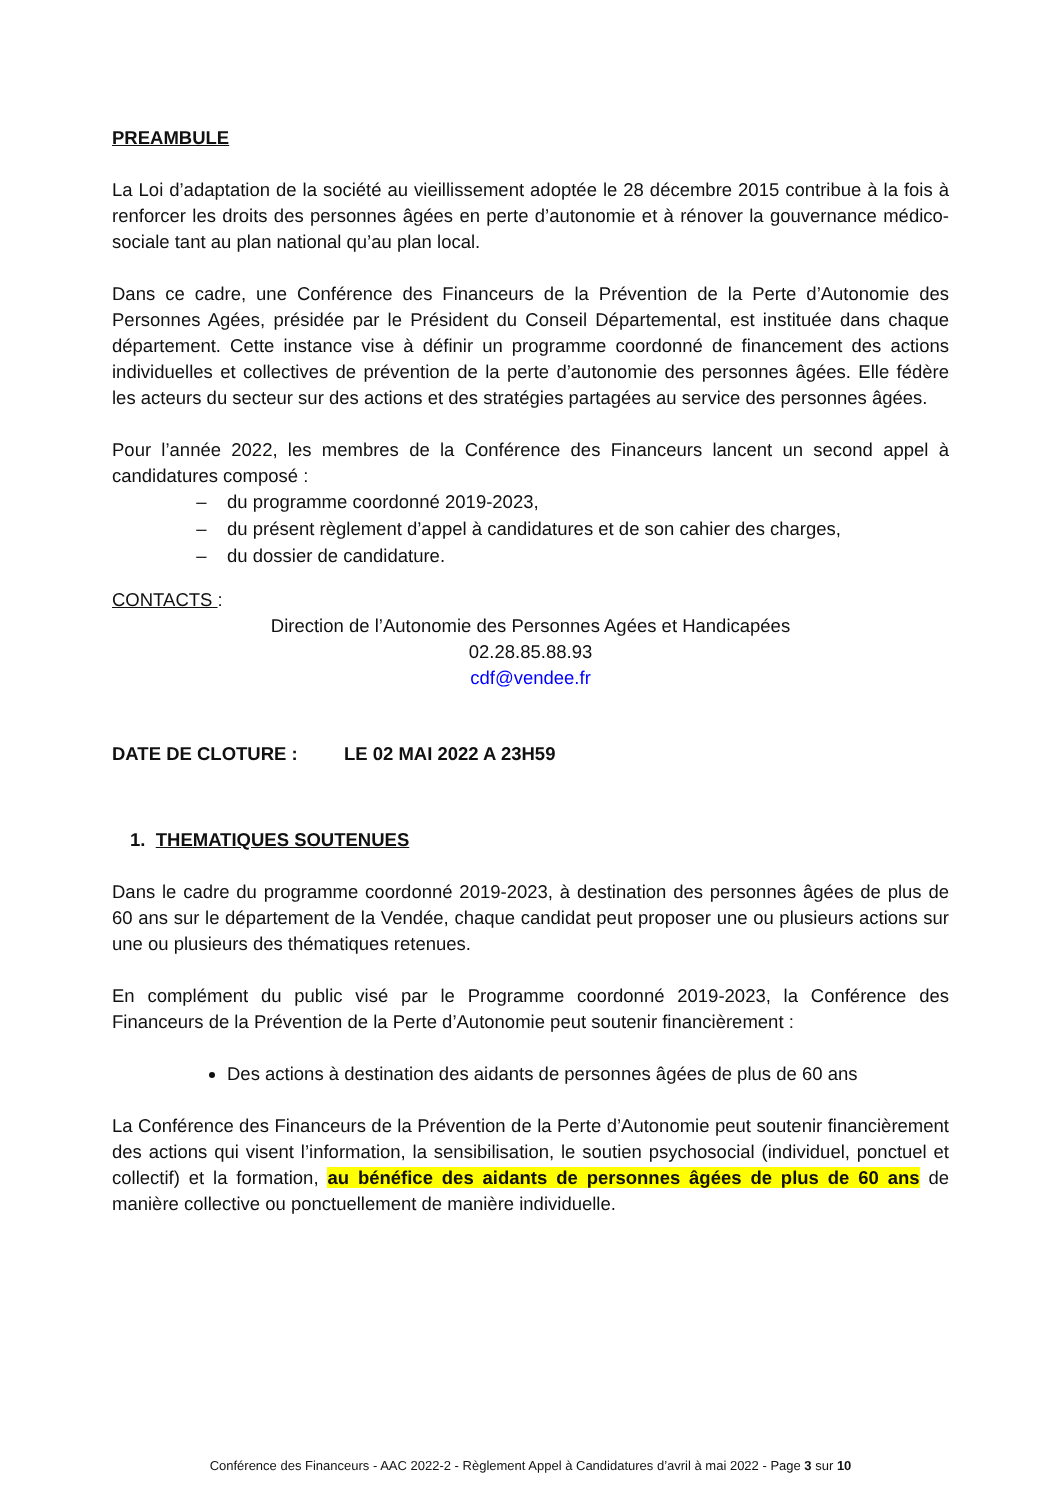PREAMBULE
La Loi d’adaptation de la société au vieillissement adoptée le 28 décembre 2015 contribue à la fois à renforcer les droits des personnes âgées en perte d’autonomie et à rénover la gouvernance médico-sociale tant au plan national qu’au plan local.
Dans ce cadre, une Conférence des Financeurs de la Prévention de la Perte d’Autonomie des Personnes Agées, présidée par le Président du Conseil Départemental, est instituée dans chaque département. Cette instance vise à définir un programme coordonné de financement des actions individuelles et collectives de prévention de la perte d’autonomie des personnes âgées. Elle fédère les acteurs du secteur sur des actions et des stratégies partagées au service des personnes âgées.
Pour l’année 2022, les membres de la Conférence des Financeurs lancent un second appel à candidatures composé :
du programme coordonné 2019-2023,
du présent règlement d’appel à candidatures et de son cahier des charges,
du dossier de candidature.
CONTACTS :
Direction de l’Autonomie des Personnes Agées et Handicapées
02.28.85.88.93
cdf@vendee.fr
DATE DE CLOTURE : LE 02 MAI 2022 A 23H59
1. THEMATIQUES SOUTENUES
Dans le cadre du programme coordonné 2019-2023, à destination des personnes âgées de plus de 60 ans sur le département de la Vendée, chaque candidat peut proposer une ou plusieurs actions sur une ou plusieurs des thématiques retenues.
En complément du public visé par le Programme coordonné 2019-2023, la Conférence des Financeurs de la Prévention de la Perte d’Autonomie peut soutenir financièrement :
Des actions à destination des aidants de personnes âgées de plus de 60 ans
La Conférence des Financeurs de la Prévention de la Perte d’Autonomie peut soutenir financièrement des actions qui visent l’information, la sensibilisation, le soutien psychosocial (individuel, ponctuel et collectif) et la formation, au bénéfice des aidants de personnes âgées de plus de 60 ans de manière collective ou ponctuellement de manière individuelle.
Conférence des Financeurs - AAC 2022-2 - Règlement Appel à Candidatures d’avril à mai 2022 - Page 3 sur 10